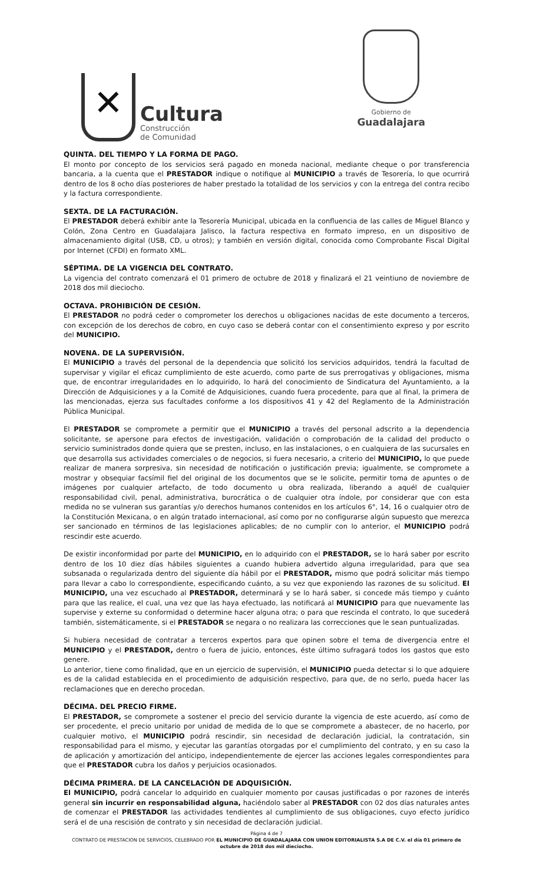✕
Cultura
Construcción
de Comunidad
Gobierno de
Guadalajara
QUINTA. DEL TIEMPO Y LA FORMA DE PAGO.
El monto por concepto de los servicios será pagado en moneda nacional, mediante cheque o por transferencia bancaria, a la cuenta que el PRESTADOR indique o notifique al MUNICIPIO a través de Tesorería, lo que ocurrirá dentro de los 8 ocho días posteriores de haber prestado la totalidad de los servicios y con la entrega del contra recibo y la factura correspondiente.
SEXTA. DE LA FACTURACIÓN.
El PRESTADOR deberá exhibir ante la Tesorería Municipal, ubicada en la confluencia de las calles de Miguel Blanco y Colón, Zona Centro en Guadalajara Jalisco, la factura respectiva en formato impreso, en un dispositivo de almacenamiento digital (USB, CD, u otros); y también en versión digital, conocida como Comprobante Fiscal Digital por Internet (CFDI) en formato XML.
SÉPTIMA. DE LA VIGENCIA DEL CONTRATO.
La vigencia del contrato comenzará el 01 primero de octubre de 2018 y finalizará el 21 veintiuno de noviembre de 2018 dos mil dieciocho.
OCTAVA. PROHIBICIÓN DE CESIÓN.
El PRESTADOR no podrá ceder o comprometer los derechos u obligaciones nacidas de este documento a terceros, con excepción de los derechos de cobro, en cuyo caso se deberá contar con el consentimiento expreso y por escrito del MUNICIPIO.
NOVENA. DE LA SUPERVISIÓN.
El MUNICIPIO a través del personal de la dependencia que solicitó los servicios adquiridos, tendrá la facultad de supervisar y vigilar el eficaz cumplimiento de este acuerdo, como parte de sus prerrogativas y obligaciones, misma que, de encontrar irregularidades en lo adquirido, lo hará del conocimiento de Sindicatura del Ayuntamiento, a la Dirección de Adquisiciones y a la Comité de Adquisiciones, cuando fuera procedente, para que al final, la primera de las mencionadas, ejerza sus facultades conforme a los dispositivos 41 y 42 del Reglamento de la Administración Pública Municipal.
El PRESTADOR se compromete a permitir que el MUNICIPIO a través del personal adscrito a la dependencia solicitante, se apersone para efectos de investigación, validación o comprobación de la calidad del producto o servicio suministrados donde quiera que se presten, incluso, en las instalaciones, o en cualquiera de las sucursales en que desarrolla sus actividades comerciales o de negocios, si fuera necesario, a criterio del MUNICIPIO, lo que puede realizar de manera sorpresiva, sin necesidad de notificación o justificación previa; igualmente, se compromete a mostrar y obsequiar facsímil fiel del original de los documentos que se le solicite, permitir toma de apuntes o de imágenes por cualquier artefacto, de todo documento u obra realizada, liberando a aquél de cualquier responsabilidad civil, penal, administrativa, burocrática o de cualquier otra índole, por considerar que con esta medida no se vulneran sus garantías y/o derechos humanos contenidos en los artículos 6°, 14, 16 o cualquier otro de la Constitución Mexicana, o en algún tratado internacional, así como por no configurarse algún supuesto que merezca ser sancionado en términos de las legislaciones aplicables; de no cumplir con lo anterior, el MUNICIPIO podrá rescindir este acuerdo.
De existir inconformidad por parte del MUNICIPIO, en lo adquirido con el PRESTADOR, se lo hará saber por escrito dentro de los 10 diez días hábiles siguientes a cuando hubiera advertido alguna irregularidad, para que sea subsanada o regularizada dentro del siguiente día hábil por el PRESTADOR, mismo que podrá solicitar más tiempo para llevar a cabo lo correspondiente, especificando cuánto, a su vez que exponiendo las razones de su solicitud. El MUNICIPIO, una vez escuchado al PRESTADOR, determinará y se lo hará saber, si concede más tiempo y cuánto para que las realice, el cual, una vez que las haya efectuado, las notificará al MUNICIPIO para que nuevamente las supervise y externe su conformidad o determine hacer alguna otra; o para que rescinda el contrato, lo que sucederá también, sistemáticamente, si el PRESTADOR se negara o no realizara las correcciones que le sean puntualizadas.
Si hubiera necesidad de contratar a terceros expertos para que opinen sobre el tema de divergencia entre el MUNICIPIO y el PRESTADOR, dentro o fuera de juicio, entonces, éste último sufragará todos los gastos que esto genere.
Lo anterior, tiene como finalidad, que en un ejercicio de supervisión, el MUNICIPIO pueda detectar si lo que adquiere es de la calidad establecida en el procedimiento de adquisición respectivo, para que, de no serlo, pueda hacer las reclamaciones que en derecho procedan.
DÉCIMA. DEL PRECIO FIRME.
El PRESTADOR, se compromete a sostener el precio del servicio durante la vigencia de este acuerdo, así como de ser procedente, el precio unitario por unidad de medida de lo que se compromete a abastecer, de no hacerlo, por cualquier motivo, el MUNICIPIO podrá rescindir, sin necesidad de declaración judicial, la contratación, sin responsabilidad para el mismo, y ejecutar las garantías otorgadas por el cumplimiento del contrato, y en su caso la de aplicación y amortización del anticipo, independientemente de ejercer las acciones legales correspondientes para que el PRESTADOR cubra los daños y perjuicios ocasionados.
DÉCIMA PRIMERA. DE LA CANCELACIÓN DE ADQUISICIÓN.
El MUNICIPIO, podrá cancelar lo adquirido en cualquier momento por causas justificadas o por razones de interés general sin incurrir en responsabilidad alguna, haciéndolo saber al PRESTADOR con 02 dos días naturales antes de comenzar el PRESTADOR las actividades tendientes al cumplimiento de sus obligaciones, cuyo efecto jurídico será el de una rescisión de contrato y sin necesidad de declaración judicial.
Página 4 de 7
CONTRATO DE PRESTACION DE SERVICIOS, CELEBRADO POR EL MUNICIPIO DE GUADALAJARA CON UNION EDITORIALISTA S.A DE C.V. el día 01 primero de octubre de 2018 dos mil dieciocho.